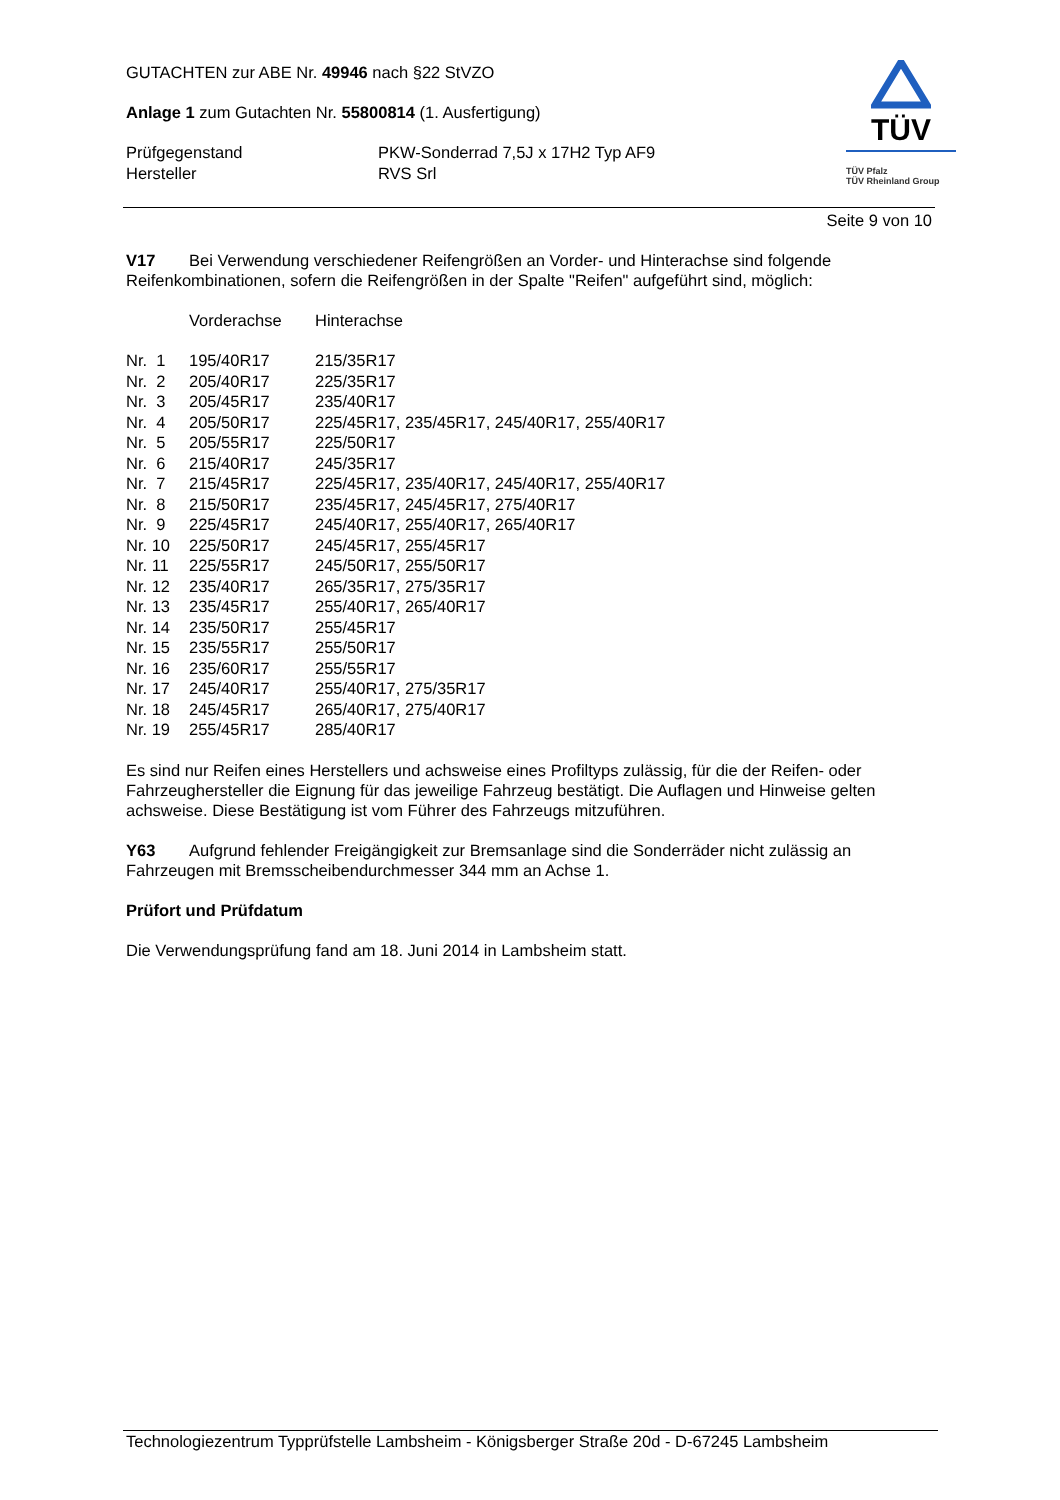GUTACHTEN zur ABE Nr. 49946 nach §22 StVZO
Anlage 1 zum Gutachten Nr. 55800814 (1. Ausfertigung)
| Prüfgegenstand | PKW-Sonderrad 7,5J x 17H2 Typ AF9 |
| Hersteller | RVS Srl |
TÜV
TÜV Pfalz
TÜV Rheinland Group
Seite 9 von 10
V17 Bei Verwendung verschiedener Reifengrößen an Vorder- und Hinterachse sind folgende Reifenkombinationen, sofern die Reifengrößen in der Spalte "Reifen" aufgeführt sind, möglich:
| | Vorderachse | Hinterachse |
| Nr. 1 | 195/40R17 | 215/35R17 |
| Nr. 2 | 205/40R17 | 225/35R17 |
| Nr. 3 | 205/45R17 | 235/40R17 |
| Nr. 4 | 205/50R17 | 225/45R17, 235/45R17, 245/40R17, 255/40R17 |
| Nr. 5 | 205/55R17 | 225/50R17 |
| Nr. 6 | 215/40R17 | 245/35R17 |
| Nr. 7 | 215/45R17 | 225/45R17, 235/40R17, 245/40R17, 255/40R17 |
| Nr. 8 | 215/50R17 | 235/45R17, 245/45R17, 275/40R17 |
| Nr. 9 | 225/45R17 | 245/40R17, 255/40R17, 265/40R17 |
| Nr. 10 | 225/50R17 | 245/45R17, 255/45R17 |
| Nr. 11 | 225/55R17 | 245/50R17, 255/50R17 |
| Nr. 12 | 235/40R17 | 265/35R17, 275/35R17 |
| Nr. 13 | 235/45R17 | 255/40R17, 265/40R17 |
| Nr. 14 | 235/50R17 | 255/45R17 |
| Nr. 15 | 235/55R17 | 255/50R17 |
| Nr. 16 | 235/60R17 | 255/55R17 |
| Nr. 17 | 245/40R17 | 255/40R17, 275/35R17 |
| Nr. 18 | 245/45R17 | 265/40R17, 275/40R17 |
| Nr. 19 | 255/45R17 | 285/40R17 |
Es sind nur Reifen eines Herstellers und achsweise eines Profiltyps zulässig, für die der Reifen- oder Fahrzeughersteller die Eignung für das jeweilige Fahrzeug bestätigt. Die Auflagen und Hinweise gelten achsweise. Diese Bestätigung ist vom Führer des Fahrzeugs mitzuführen.
Y63 Aufgrund fehlender Freigängigkeit zur Bremsanlage sind die Sonderräder nicht zulässig an Fahrzeugen mit Bremsscheibendurchmesser 344 mm an Achse 1.
Prüfort und Prüfdatum
Die Verwendungsprüfung fand am 18. Juni 2014 in Lambsheim statt.
Technologiezentrum Typprüfstelle Lambsheim - Königsberger Straße 20d - D-67245 Lambsheim